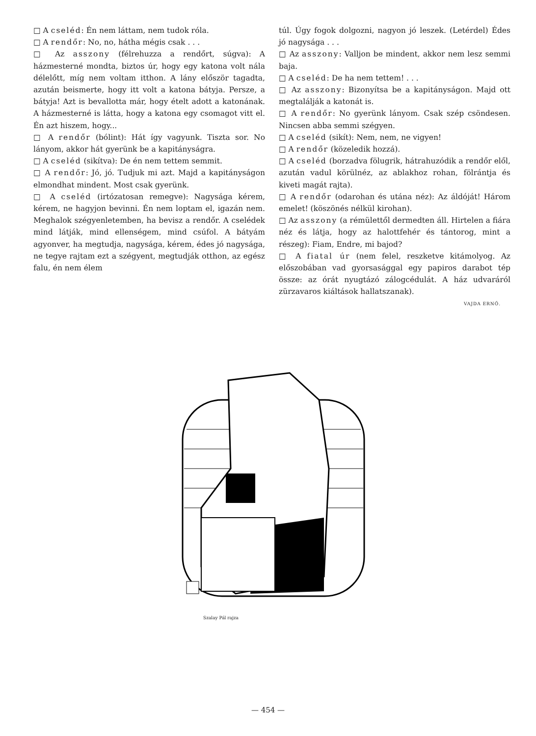□ A cseléd: Én nem láttam, nem tudok róla.
□ A rendőr: No, no, hátha mégis csak . . .
□ Az asszony (félrehuzza a rendőrt, súgva): A házmesterné mondta, biztos úr, hogy egy katona volt nála délelőtt, míg nem voltam itthon. A lány először tagadta, azután beismerte, hogy itt volt a katona bátyja. Persze, a bátyja! Azt is bevallotta már, hogy ételt adott a katonának. A házmesterné is látta, hogy a katona egy csomagot vitt el. Én azt hiszem, hogy...
□ A rendőr (bólint): Hát így vagyunk. Tiszta sor. No lányom, akkor hát gyerünk be a kapitányságra.
□ A cseléd (sikítva): De én nem tettem semmit.
□ A rendőr: Jó, jó. Tudjuk mi azt. Majd a kapitányságon elmondhat mindent. Most csak gyerünk.
□ A cseléd (irtózatosan remegve): Nagysága kérem, kérem, ne hagyjon bevinni. Én nem loptam el, igazán nem. Meghalok szégyenletemben, ha bevisz a rendőr. A cselédek mind látják, mind ellenségem, mind csúfol. A bátyám agyonver, ha megtudja, nagysága, kérem, édes jó nagysága, ne tegye rajtam ezt a szégyent, megtudják otthon, az egész falu, én nem élem
túl. Úgy fogok dolgozni, nagyon jó leszek. (Letérdel) Édes jó nagysága . . .
□ Az asszony: Valljon be mindent, akkor nem lesz semmi baja.
□ A cseléd: De ha nem tettem! . . .
□ Az asszony: Bizonyítsa be a kapitányságon. Majd ott megtalálják a katonát is.
□ A rendőr: No gyerünk lányom. Csak szép csöndesen. Nincsen abba semmi szégyen.
□ A cseléd (sikít): Nem, nem, ne vigyen!
□ A rendőr (közeledik hozzá).
□ A cseléd (borzadva fölugrik, hátrahuzódik a rendőr elől, azután vadul körülnéz, az ablakhoz rohan, fölrántja és kiveti magát rajta).
□ A rendőr (odarohan és utána néz): Az áldóját! Három emelet! (köszönés nélkül kirohan).
□ Az asszony (a rémülettől dermedten áll. Hirtelen a fiára néz és látja, hogy az halottfehér és tántorog, mint a részeg): Fiam, Endre, mi bajod?
□ A fiatal úr (nem felel, reszketve kitámolyog. Az előszobában vad gyorsasággal egy papiros darabot tép össze: az órát nyugtázó zálogcédulát. A ház udvaráról zürzavaros kiáltások hallatszanak).
VAJDA ERNŐ.
Szalay Pál rajza
— 454 —